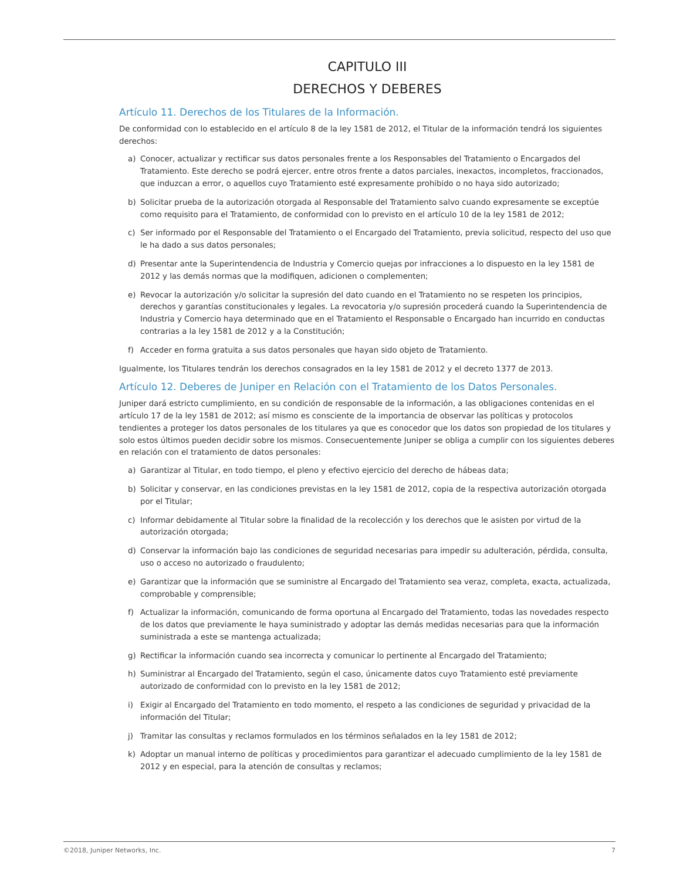CAPITULO III
DERECHOS Y DEBERES
Artículo 11. Derechos de los Titulares de la Información.
De conformidad con lo establecido en el artículo 8 de la ley 1581 de 2012, el Titular de la información tendrá los siguientes derechos:
a) Conocer, actualizar y rectificar sus datos personales frente a los Responsables del Tratamiento o Encargados del Tratamiento. Este derecho se podrá ejercer, entre otros frente a datos parciales, inexactos, incompletos, fraccionados, que induzcan a error, o aquellos cuyo Tratamiento esté expresamente prohibido o no haya sido autorizado;
b) Solicitar prueba de la autorización otorgada al Responsable del Tratamiento salvo cuando expresamente se exceptúe como requisito para el Tratamiento, de conformidad con lo previsto en el artículo 10 de la ley 1581 de 2012;
c) Ser informado por el Responsable del Tratamiento o el Encargado del Tratamiento, previa solicitud, respecto del uso que le ha dado a sus datos personales;
d) Presentar ante la Superintendencia de Industria y Comercio quejas por infracciones a lo dispuesto en la ley 1581 de 2012 y las demás normas que la modifiquen, adicionen o complementen;
e) Revocar la autorización y/o solicitar la supresión del dato cuando en el Tratamiento no se respeten los principios, derechos y garantías constitucionales y legales. La revocatoria y/o supresión procederá cuando la Superintendencia de Industria y Comercio haya determinado que en el Tratamiento el Responsable o Encargado han incurrido en conductas contrarias a la ley 1581 de 2012 y a la Constitución;
f) Acceder en forma gratuita a sus datos personales que hayan sido objeto de Tratamiento.
Igualmente, los Titulares tendrán los derechos consagrados en la ley 1581 de 2012 y el decreto 1377 de 2013.
Artículo 12. Deberes de Juniper en Relación con el Tratamiento de los Datos Personales.
Juniper dará estricto cumplimiento, en su condición de responsable de la información, a las obligaciones contenidas en el artículo 17 de la ley 1581 de 2012; así mismo es consciente de la importancia de observar las políticas y protocolos tendientes a proteger los datos personales de los titulares ya que es conocedor que los datos son propiedad de los titulares y solo estos últimos pueden decidir sobre los mismos. Consecuentemente Juniper se obliga a cumplir con los siguientes deberes en relación con el tratamiento de datos personales:
a) Garantizar al Titular, en todo tiempo, el pleno y efectivo ejercicio del derecho de hábeas data;
b) Solicitar y conservar, en las condiciones previstas en la ley 1581 de 2012, copia de la respectiva autorización otorgada por el Titular;
c) Informar debidamente al Titular sobre la finalidad de la recolección y los derechos que le asisten por virtud de la autorización otorgada;
d) Conservar la información bajo las condiciones de seguridad necesarias para impedir su adulteración, pérdida, consulta, uso o acceso no autorizado o fraudulento;
e) Garantizar que la información que se suministre al Encargado del Tratamiento sea veraz, completa, exacta, actualizada, comprobable y comprensible;
f) Actualizar la información, comunicando de forma oportuna al Encargado del Tratamiento, todas las novedades respecto de los datos que previamente le haya suministrado y adoptar las demás medidas necesarias para que la información suministrada a este se mantenga actualizada;
g) Rectificar la información cuando sea incorrecta y comunicar lo pertinente al Encargado del Tratamiento;
h) Suministrar al Encargado del Tratamiento, según el caso, únicamente datos cuyo Tratamiento esté previamente autorizado de conformidad con lo previsto en la ley 1581 de 2012;
i) Exigir al Encargado del Tratamiento en todo momento, el respeto a las condiciones de seguridad y privacidad de la información del Titular;
j) Tramitar las consultas y reclamos formulados en los términos señalados en la ley 1581 de 2012;
k) Adoptar un manual interno de políticas y procedimientos para garantizar el adecuado cumplimiento de la ley 1581 de 2012 y en especial, para la atención de consultas y reclamos;
©2018, Juniper Networks, Inc. 7